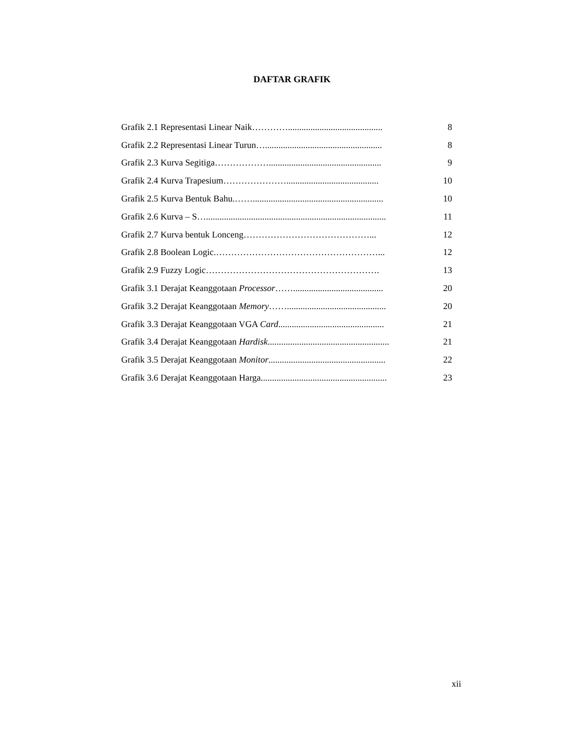DAFTAR GRAFIK
Grafik 2.1 Representasi Linear Naik………….......................................... 8
Grafik 2.2 Representasi Linear Turun….................................................... 8
Grafik 2.3 Kurva Segitiga……………….................................................. 9
Grafik 2.4 Kurva Trapesium…………………......................................... 10
Grafik 2.5 Kurva Bentuk Bahu.…….......................................................... 10
Grafik 2.6 Kurva – S…................................................................................ 11
Grafik 2.7 Kurva bentuk Lonceng……………………………………... 12
Grafik 2.8 Boolean Logic.………………………………………………... 12
Grafik 2.9 Fuzzy Logic…………………………………………………. 13
Grafik 3.1 Derajat Keanggotaan Processor……........................................ 20
Grafik 3.2 Derajat Keanggotaan Memory……............................................ 20
Grafik 3.3 Derajat Keanggotaan VGA Card............................................... 21
Grafik 3.4 Derajat Keanggotaan Hardisk...................................................... 21
Grafik 3.5 Derajat Keanggotaan Monitor.................................................... 22
Grafik 3.6 Derajat Keanggotaan Harga........................................................ 23
xii